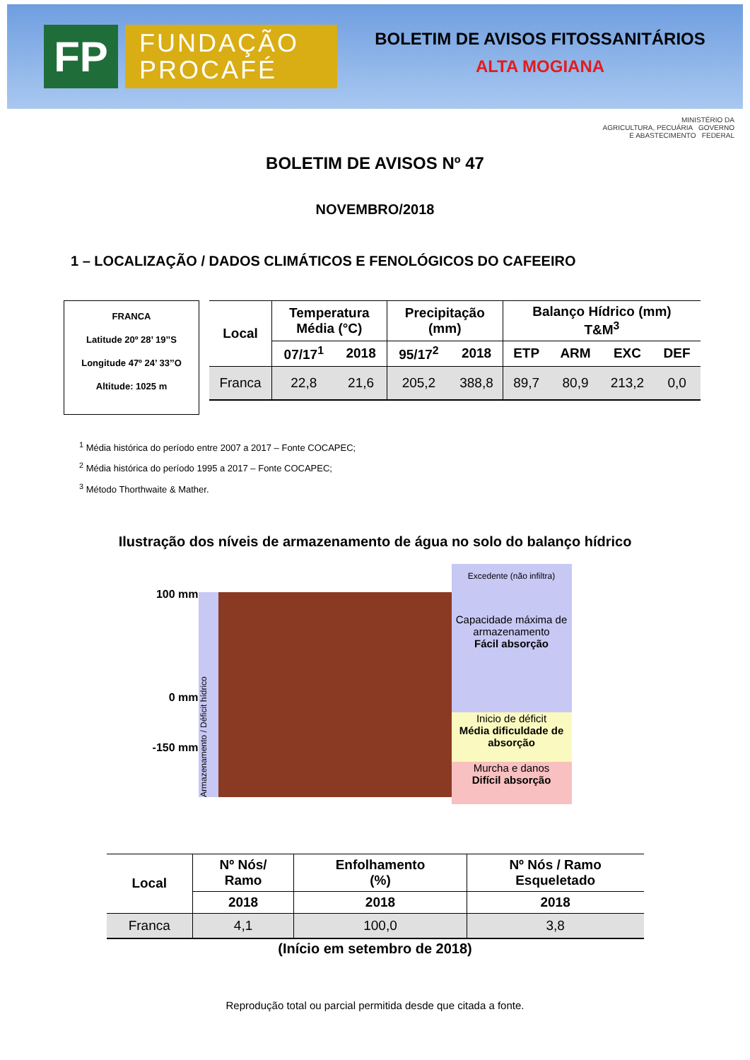FP
FUNDAÇÃO
PROCAFÉ
BOLETIM DE AVISOS FITOSSANITÁRIOS
ALTA MOGIANA
MINISTÉRIO DA
AGRICULTURA, PECUÁRIA GOVERNO
E ABASTECIMENTO FEDERAL
BOLETIM DE AVISOS Nº 47
NOVEMBRO/2018
1 – LOCALIZAÇÃO / DADOS CLIMÁTICOS E FENOLÓGICOS DO CAFEEIRO
FRANCA
Latitude 20º 28’ 19’’S
Longitude 47º 24’ 33’’O
Altitude: 1025 m
| Local | Temperatura Média (°C) | | Precipitação (mm) | | Balanço Hídrico (mm) T&M<sup>3</sup> | | | |
| --- | --- | --- | --- | --- | --- | --- | --- | --- |
| | 07/17<sup>1</sup> | 2018 | 95/17<sup>2</sup> | 2018 | ETP | ARM | EXC | DEF |
| Franca | 22,8 | 21,6 | 205,2 | 388,8 | 89,7 | 80,9 | 213,2 | 0,0 |
<sup>1</sup> Média histórica do período entre 2007 a 2017 – Fonte COCAPEC;
<sup>2</sup> Média histórica do período 1995 a 2017 – Fonte COCAPEC;
<sup>3</sup> Método Thorthwaite & Mather.
Ilustração dos níveis de armazenamento de água no solo do balanço hídrico
100 mm
0 mm
-150 mm
Armazenamento / Déficit hídrico
Excedente (não infiltra)
Capacidade máxima de armazenamento
Fácil absorção
Inicio de déficit
Média dificuldade de absorção
Murcha e danos
Difícil absorção
| Local | Nº Nós/ Ramo | Enfolhamento (%) | Nº Nós / Ramo Esqueletado |
| --- | --- | --- | --- |
| | 2018 | 2018 | 2018 |
| Franca | 4,1 | 100,0 | 3,8 |
(Início em setembro de 2018)
Reprodução total ou parcial permitida desde que citada a fonte.